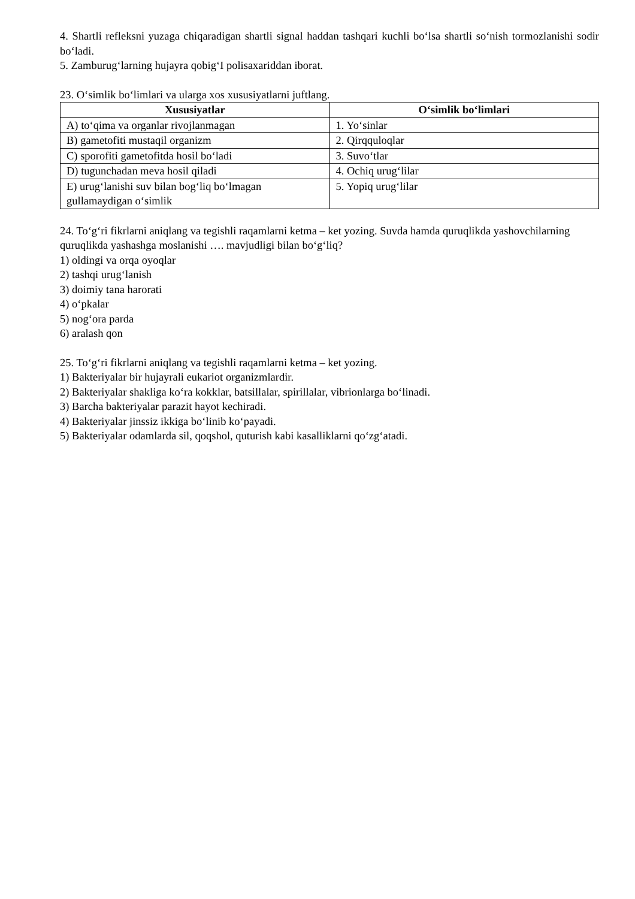4. Shartli refleksni yuzaga chiqaradigan shartli signal haddan tashqari kuchli bo‘lsa shartli so‘nish tormozlanishi sodir bo‘ladi.
5. Zamburug‘larning hujayra qobig‘I polisaxariddan iborat.
23. O‘simlik bo‘limlari va ularga xos xususiyatlarni juftlang.
| Xususiyatlar | O‘simlik bo‘limlari |
| --- | --- |
| A) to‘qima va organlar rivojlanmagan | 1. Yo‘sinlar |
| B) gametofiti mustaqil organizm | 2. Qirqquloqlar |
| C) sporofiti gametofitda hosil bo‘ladi | 3. Suvo‘tlar |
| D) tugunchadan meva hosil qiladi | 4. Ochiq urug‘lilar |
| E) urug‘lanishi suv bilan bog‘liq bo‘lmagan gullamaydigan o‘simlik | 5. Yopiq urug‘lilar |
24. To‘g‘ri fikrlarni aniqlang va tegishli raqamlarni ketma – ket yozing. Suvda hamda quruqlikda yashovchilarning quruqlikda yashashga moslanishi …. mavjudligi bilan bo‘g‘liq?
1) oldingi va orqa oyoqlar
2) tashqi urug‘lanish
3) doimiy tana harorati
4) o‘pkalar
5) nog‘ora parda
6) aralash qon
25. To‘g‘ri fikrlarni aniqlang va tegishli raqamlarni ketma – ket yozing.
1) Bakteriyalar bir hujayrali eukariot organizmlardir.
2) Bakteriyalar shakliga ko‘ra kokklar, batsillalar, spirillalar, vibrionlarga bo‘linadi.
3) Barcha bakteriyalar parazit hayot kechiradi.
4) Bakteriyalar jinssiz ikkiga bo‘linib ko‘payadi.
5) Bakteriyalar odamlarda sil, qoqshol, quturish kabi kasalliklarni qo‘zg‘atadi.